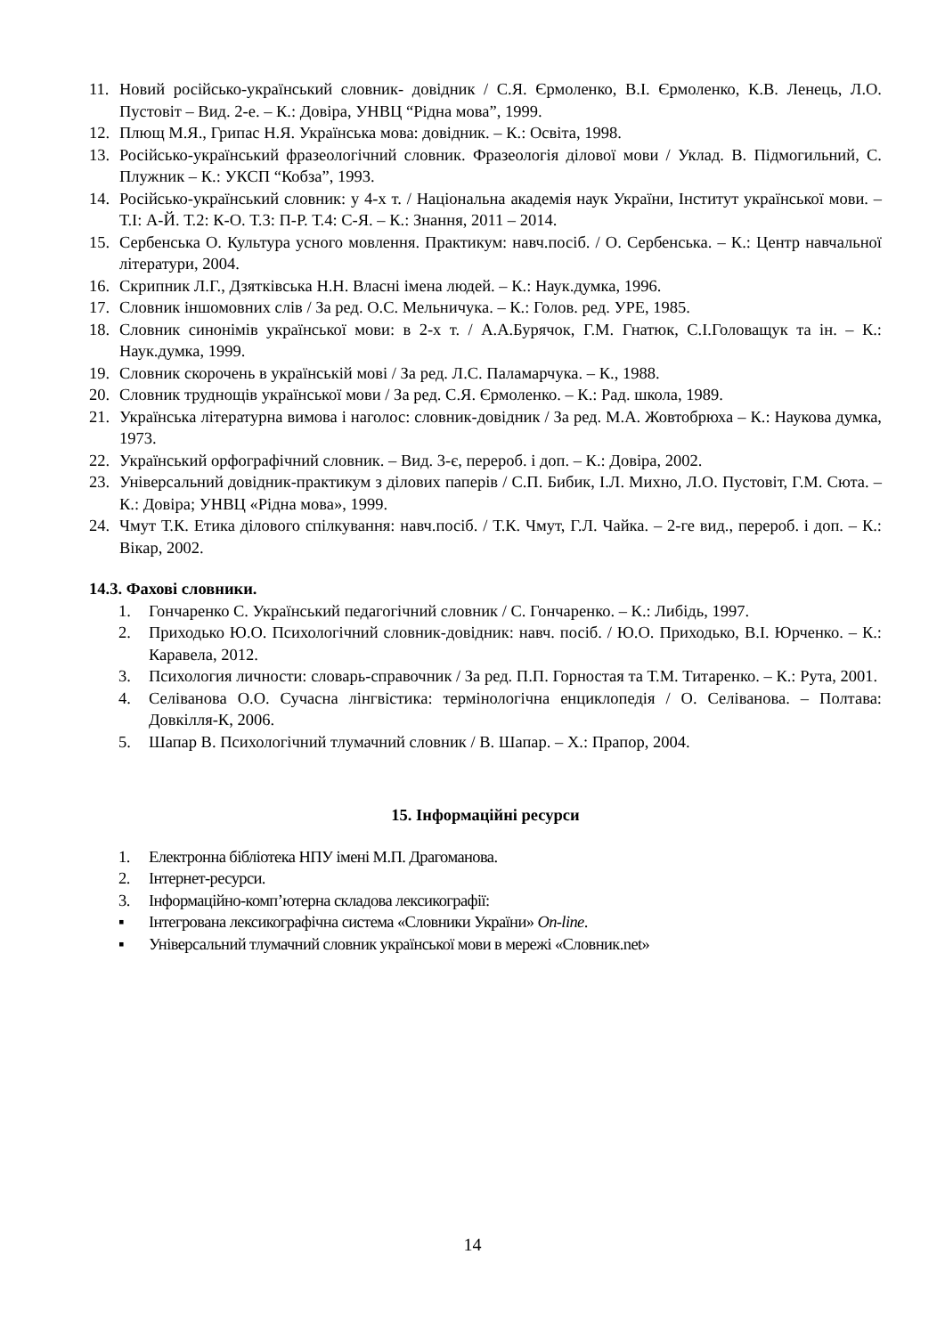11. Новий російсько-український словник- довідник / С.Я. Єрмоленко, В.І. Єрмоленко, К.В. Ленець, Л.О. Пустовіт – Вид. 2-е. – К.: Довіра, УНВЦ “Рідна мова”, 1999.
12. Плющ М.Я., Грипас Н.Я. Українська мова: довідник. – К.: Освіта, 1998.
13. Російсько-український фразеологічний словник. Фразеологія ділової мови / Уклад. В. Підмогильний, С. Плужник – К.: УКСП “Кобза”, 1993.
14. Російсько-український словник: у 4-х т. / Національна академія наук України, Інститут української мови. – Т.І: А-Й. Т.2: К-О. Т.3: П-Р. Т.4: С-Я. – К.: Знання, 2011 – 2014.
15. Сербенська О. Культура усного мовлення. Практикум: навч.посіб. / О. Сербенська. – К.: Центр навчальної літератури, 2004.
16. Скрипник Л.Г., Дзятківська Н.Н. Власні імена людей. – К.: Наук.думка, 1996.
17. Словник іншомовних слів / За ред. О.С. Мельничука. – К.: Голов. ред. УРЕ, 1985.
18. Словник синонімів української мови: в 2-х т. / А.А.Бурячок, Г.М. Гнатюк, С.І.Головащук та ін. – К.: Наук.думка, 1999.
19. Словник скорочень в українській мові / За ред. Л.С. Паламарчука. – К., 1988.
20. Словник труднощів української мови / За ред. С.Я. Єрмоленко. – К.: Рад. школа, 1989.
21. Українська літературна вимова і наголос: словник-довідник / За ред. М.А. Жовтобрюха – К.: Наукова думка, 1973.
22. Український орфографічний словник. – Вид. 3-є, перероб. і доп. – К.: Довіра, 2002.
23. Універсальний довідник-практикум з ділових паперів / С.П. Бибик, І.Л. Михно, Л.О. Пустовіт, Г.М. Сюта. – К.: Довіра; УНВЦ «Рідна мова», 1999.
24. Чмут Т.К. Етика ділового спілкування: навч.посіб. / Т.К. Чмут, Г.Л. Чайка. – 2-ге вид., перероб. і доп. – К.: Вікар, 2002.
14.3. Фахові словники.
1. Гончаренко С. Український педагогічний словник / С. Гончаренко. – К.: Либідь, 1997.
2. Приходько Ю.О. Психологічний словник-довідник: навч. посіб. / Ю.О. Приходько, В.І. Юрченко. – К.: Каравела, 2012.
3. Психология личности: словарь-справочник / За ред. П.П. Горностая та Т.М. Титаренко. – К.: Рута, 2001.
4. Селіванова О.О. Сучасна лінгвістика: термінологічна енциклопедія / О. Селіванова. – Полтава: Довкілля-К, 2006.
5. Шапар В. Психологічний тлумачний словник / В. Шапар. – Х.: Прапор, 2004.
15. Інформаційні ресурси
1. Електронна бібліотека НПУ імені М.П. Драгоманова.
2. Інтернет-ресурси.
3. Інформаційно-комп’ютерна складова лексикографії:
▪ Інтегрована лексикографічна система «Словники України» On-line.
▪ Універсальний тлумачний словник української мови в мережі «Словник.net»
14